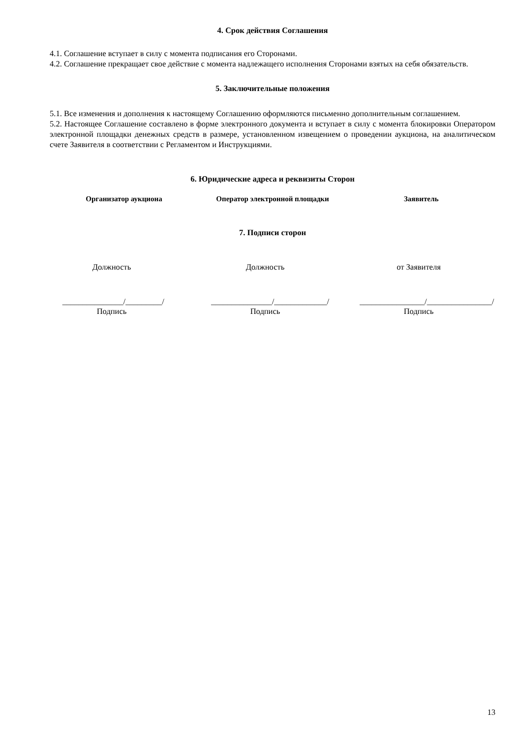4. Срок действия Соглашения
4.1. Соглашение вступает в силу с момента подписания его Сторонами.
4.2. Соглашение прекращает свое действие с момента надлежащего исполнения Сторонами взятых на себя обязательств.
5. Заключительные положения
5.1. Все изменения и дополнения к настоящему Соглашению оформляются письменно дополнительным соглашением.
5.2. Настоящее Соглашение составлено в форме электронного документа и вступает в силу с момента блокировки Оператором электронной площадки денежных средств в размере, установленном извещением о проведении аукциона, на аналитическом счете Заявителя в соответствии с Регламентом и Инструкциями.
6. Юридические адреса и реквизиты Сторон
Организатор аукциона Оператор электронной площадки Заявитель
7. Подписи сторон
Должность Должность от Заявителя
_______________/_________/ _______________/_____________/ ________________/________________/
Подпись Подпись Подпись
13